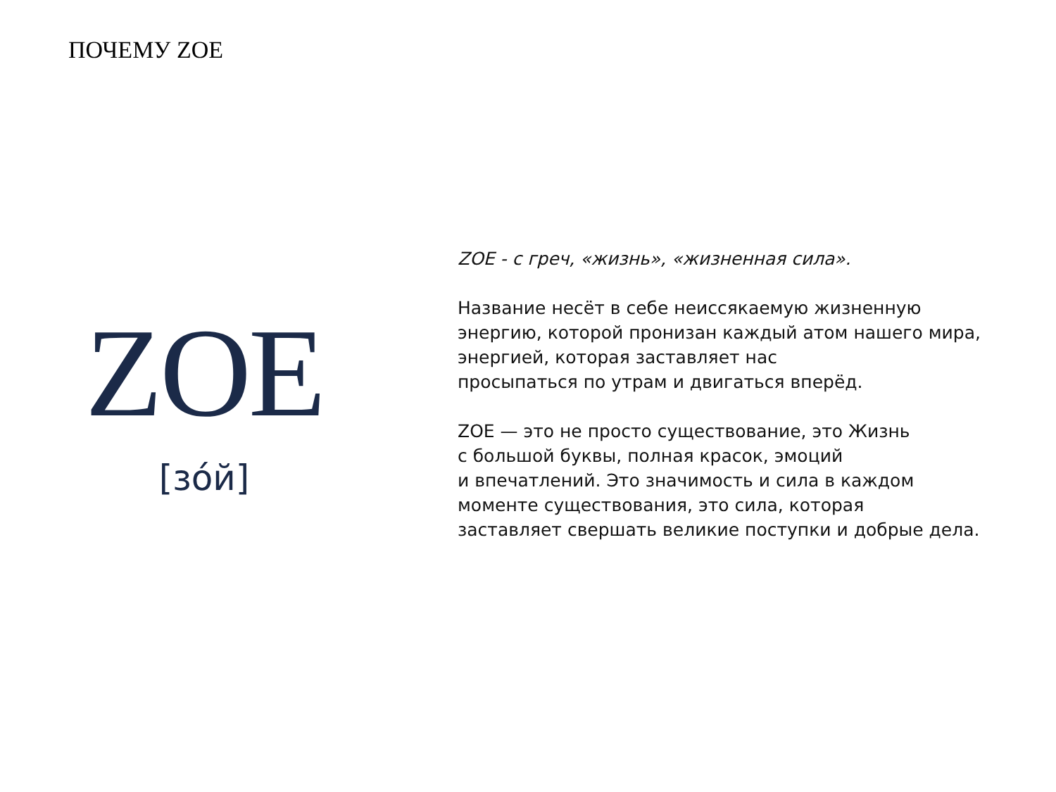ПОЧЕМУ ZOE
ZOE
[зóй]
ZOE - с греч, «жизнь», «жизненная сила».
Название несёт в себе неиссякаемую жизненную
энергию, которой пронизан каждый атом нашего мира,
энергией, которая заставляет нас
просыпаться по утрам и двигаться вперёд.
ZOE — это не просто существование, это Жизнь
с большой буквы, полная красок, эмоций
и впечатлений. Это значимость и сила в каждом
моменте существования, это сила, которая
заставляет свершать великие поступки и добрые дела.